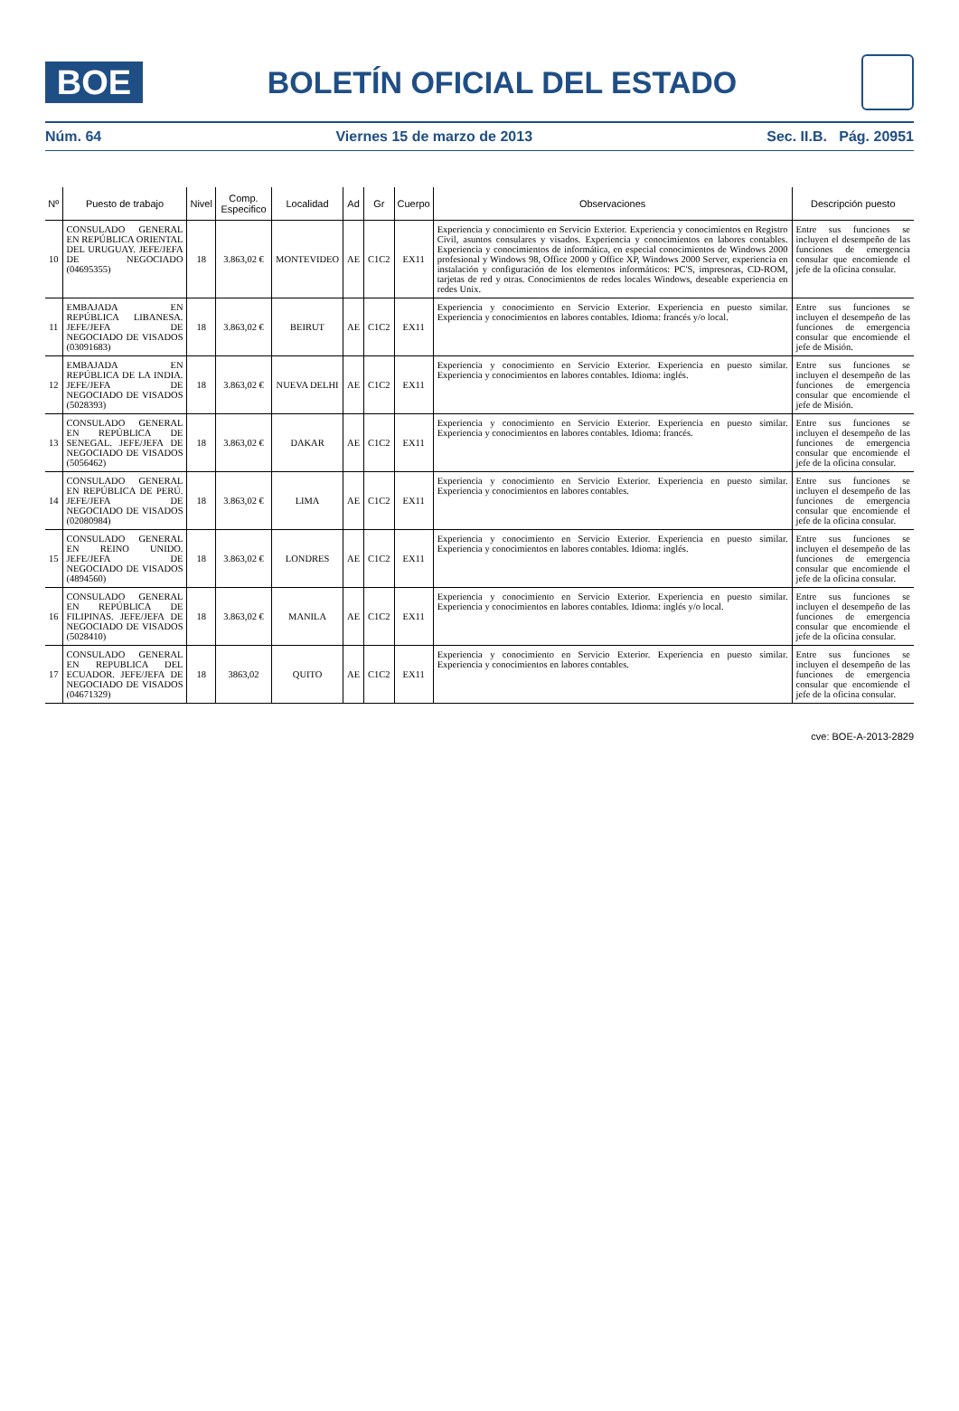BOE
BOLETÍN OFICIAL DEL ESTADO
Núm. 64 Viernes 15 de marzo de 2013 Sec. II.B. Pág. 20951
| Nº | Puesto de trabajo | Nivel | Comp. Especifico | Localidad | Ad | Gr | Cuerpo | Observaciones | Descripción puesto |
| --- | --- | --- | --- | --- | --- | --- | --- | --- | --- |
| 10 | CONSULADO GENERAL EN REPÚBLICA ORIENTAL DEL URUGUAY. JEFE/JEFA DE NEGOCIADO (04695355) | 18 | 3.863,02 € | MONTEVIDEO | AE | C1C2 | EX11 | Experiencia y conocimiento en Servicio Exterior. Experiencia y conocimientos en Registro Civil, asuntos consulares y visados. Experiencia y conocimientos en labores contables. Experiencia y conocimientos de informática, en especial conocimientos de Windows 2000 profesional y Windows 98, Office 2000 y Office XP, Windows 2000 Server, experiencia en instalación y configuración de los elementos informáticos: PC'S, impresoras, CD-ROM, tarjetas de red y otras. Conocimientos de redes locales Windows, deseable experiencia en redes Unix. | Entre sus funciones se incluyen el desempeño de las funciones de emergencia consular que encomiende el jefe de la oficina consular. |
| 11 | EMBAJADA EN REPÚBLICA LIBANESA. JEFE/JEFA DE NEGOCIADO DE VISADOS (03091683) | 18 | 3.863,02 € | BEIRUT | AE | C1C2 | EX11 | Experiencia y conocimiento en Servicio Exterior. Experiencia en puesto similar. Experiencia y conocimientos en labores contables. Idioma: francés y/o local. | Entre sus funciones se incluyen el desempeño de las funciones de emergencia consular que encomiende el jefe de Misión. |
| 12 | EMBAJADA EN REPÚBLICA DE LA INDIA. JEFE/JEFA DE NEGOCIADO DE VISADOS (5028393) | 18 | 3.863,02 € | NUEVA DELHI | AE | C1C2 | EX11 | Experiencia y conocimiento en Servicio Exterior. Experiencia en puesto similar. Experiencia y conocimientos en labores contables. Idioma: inglés. | Entre sus funciones se incluyen el desempeño de las funciones de emergencia consular que encomiende el jefe de Misión. |
| 13 | CONSULADO GENERAL EN REPÚBLICA DE SENEGAL. JEFE/JEFA DE NEGOCIADO DE VISADOS (5056462) | 18 | 3.863,02 € | DAKAR | AE | C1C2 | EX11 | Experiencia y conocimiento en Servicio Exterior. Experiencia en puesto similar. Experiencia y conocimientos en labores contables. Idioma: francés. | Entre sus funciones se incluyen el desempeño de las funciones de emergencia consular que encomiende el jefe de la oficina consular. |
| 14 | CONSULADO GENERAL EN REPÚBLICA DE PERÚ. JEFE/JEFA DE NEGOCIADO DE VISADOS (02080984) | 18 | 3.863,02 € | LIMA | AE | C1C2 | EX11 | Experiencia y conocimiento en Servicio Exterior. Experiencia en puesto similar. Experiencia y conocimientos en labores contables. | Entre sus funciones se incluyen el desempeño de las funciones de emergencia consular que encomiende el jefe de la oficina consular. |
| 15 | CONSULADO GENERAL EN REINO UNIDO. JEFE/JEFA DE NEGOCIADO DE VISADOS (4894560) | 18 | 3.863,02 € | LONDRES | AE | C1C2 | EX11 | Experiencia y conocimiento en Servicio Exterior. Experiencia en puesto similar. Experiencia y conocimientos en labores contables. Idioma: inglés. | Entre sus funciones se incluyen el desempeño de las funciones de emergencia consular que encomiende el jefe de la oficina consular. |
| 16 | CONSULADO GENERAL EN REPÚBLICA DE FILIPINAS. JEFE/JEFA DE NEGOCIADO DE VISADOS (5028410) | 18 | 3.863,02 € | MANILA | AE | C1C2 | EX11 | Experiencia y conocimiento en Servicio Exterior. Experiencia en puesto similar. Experiencia y conocimientos en labores contables. Idioma: inglés y/o local. | Entre sus funciones se incluyen el desempeño de las funciones de emergencia consular que encomiende el jefe de la oficina consular. |
| 17 | CONSULADO GENERAL EN REPUBLICA DEL ECUADOR. JEFE/JEFA DE NEGOCIADO DE VISADOS (04671329) | 18 | 3863,02 | QUITO | AE | C1C2 | EX11 | Experiencia y conocimiento en Servicio Exterior. Experiencia en puesto similar. Experiencia y conocimientos en labores contables. | Entre sus funciones se incluyen el desempeño de las funciones de emergencia consular que encomiende el jefe de la oficina consular. |
cve: BOE-A-2013-2829